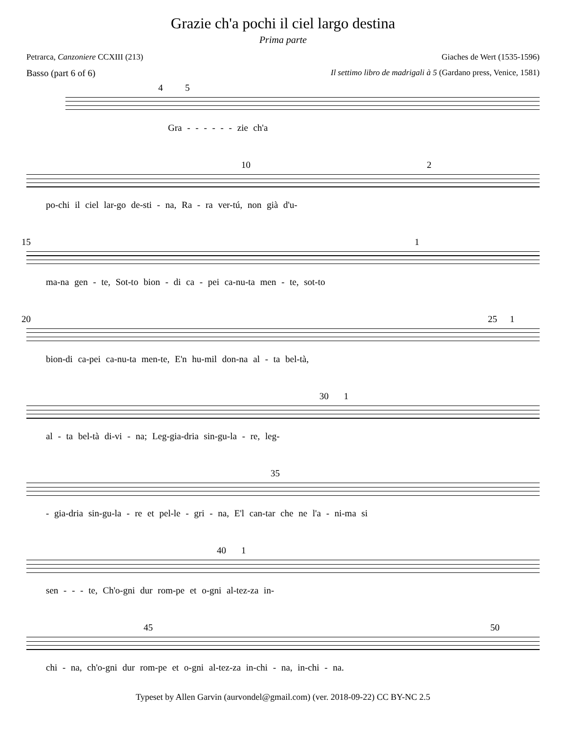Grazie ch'a pochi il ciel largo destina
Prima parte
Petrarca, Canzoniere CCXIII (213) Giaches de Wert (1535-1596)
Basso (part 6 of 6) Il settimo libro de madrigali à 5 (Gardano press, Venice, 1581)
4 5
Gra - - - - - - zie ch'a
10 2
po-chi il ciel lar-go de-sti - na, Ra - ra ver-tú, non già d'u-
15 1
ma-na gen - te, Sot-to bion - di ca - pei ca-nu-ta men - te, sot-to
20 25 1
bion-di ca-pei ca-nu-ta men-te, E'n hu-mil don-na al - ta bel-tà,
30 1
al - ta bel-tà di-vi - na; Leg-gia-dria sin-gu-la - re, leg-
35
- gia-dria sin-gu-la - re et pel-le - gri - na, E'l can-tar che ne l'a - ni-ma si
40 1
sen - - - te, Ch'o-gni dur rom-pe et o-gni al-tez-za in-
45 50
chi - na, ch'o-gni dur rom-pe et o-gni al-tez-za in-chi - na, in-chi - na.
Typeset by Allen Garvin (aurvondel@gmail.com) (ver. 2018-09-22) CC BY-NC 2.5